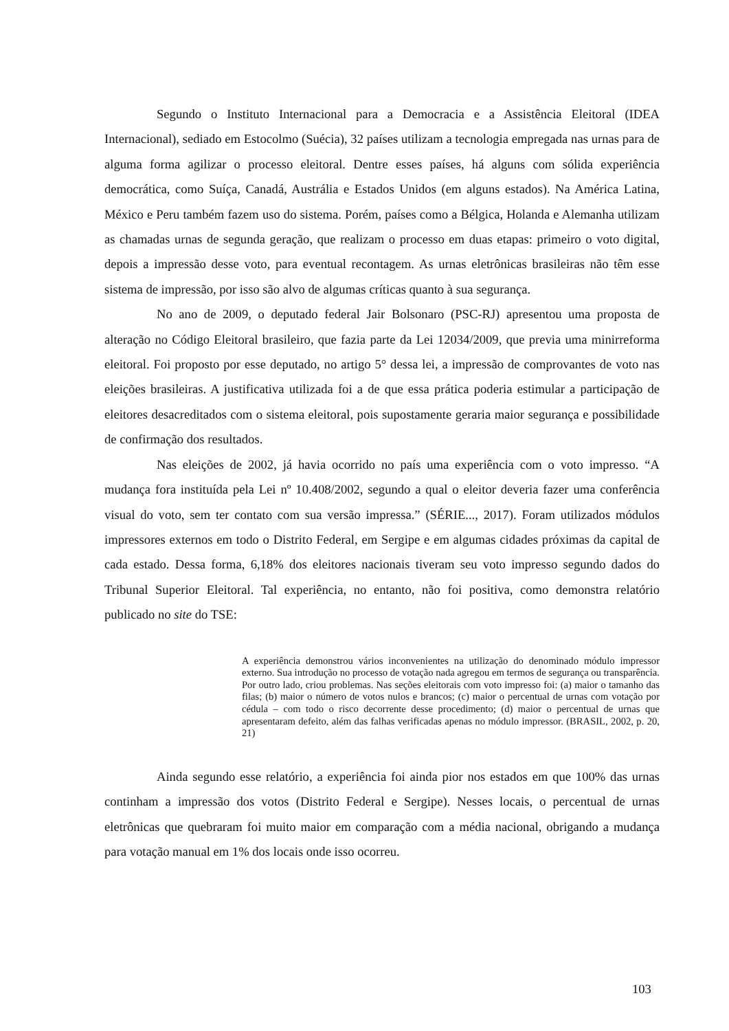Segundo o Instituto Internacional para a Democracia e a Assistência Eleitoral (IDEA Internacional), sediado em Estocolmo (Suécia), 32 países utilizam a tecnologia empregada nas urnas para de alguma forma agilizar o processo eleitoral. Dentre esses países, há alguns com sólida experiência democrática, como Suíça, Canadá, Austrália e Estados Unidos (em alguns estados). Na América Latina, México e Peru também fazem uso do sistema. Porém, países como a Bélgica, Holanda e Alemanha utilizam as chamadas urnas de segunda geração, que realizam o processo em duas etapas: primeiro o voto digital, depois a impressão desse voto, para eventual recontagem. As urnas eletrônicas brasileiras não têm esse sistema de impressão, por isso são alvo de algumas críticas quanto à sua segurança.
No ano de 2009, o deputado federal Jair Bolsonaro (PSC-RJ) apresentou uma proposta de alteração no Código Eleitoral brasileiro, que fazia parte da Lei 12034/2009, que previa uma minirreforma eleitoral. Foi proposto por esse deputado, no artigo 5° dessa lei, a impressão de comprovantes de voto nas eleições brasileiras. A justificativa utilizada foi a de que essa prática poderia estimular a participação de eleitores desacreditados com o sistema eleitoral, pois supostamente geraria maior segurança e possibilidade de confirmação dos resultados.
Nas eleições de 2002, já havia ocorrido no país uma experiência com o voto impresso. “A mudança fora instituída pela Lei nº 10.408/2002, segundo a qual o eleitor deveria fazer uma conferência visual do voto, sem ter contato com sua versão impressa.” (SÉRIE..., 2017). Foram utilizados módulos impressores externos em todo o Distrito Federal, em Sergipe e em algumas cidades próximas da capital de cada estado. Dessa forma, 6,18% dos eleitores nacionais tiveram seu voto impresso segundo dados do Tribunal Superior Eleitoral. Tal experiência, no entanto, não foi positiva, como demonstra relatório publicado no site do TSE:
A experiência demonstrou vários inconvenientes na utilização do denominado módulo impressor externo. Sua introdução no processo de votação nada agregou em termos de segurança ou transparência. Por outro lado, criou problemas. Nas seções eleitorais com voto impresso foi: (a) maior o tamanho das filas; (b) maior o número de votos nulos e brancos; (c) maior o percentual de urnas com votação por cédula – com todo o risco decorrente desse procedimento; (d) maior o percentual de urnas que apresentaram defeito, além das falhas verificadas apenas no módulo impressor. (BRASIL, 2002, p. 20, 21)
Ainda segundo esse relatório, a experiência foi ainda pior nos estados em que 100% das urnas continham a impressão dos votos (Distrito Federal e Sergipe). Nesses locais, o percentual de urnas eletrônicas que quebraram foi muito maior em comparação com a média nacional, obrigando a mudança para votação manual em 1% dos locais onde isso ocorreu.
103